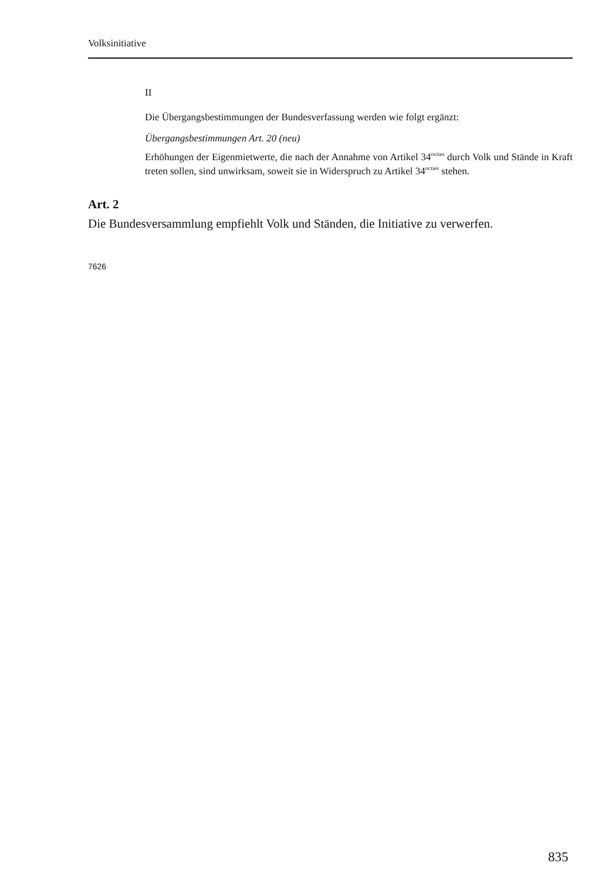Volksinitiative
II
Die Übergangsbestimmungen der Bundesverfassung werden wie folgt ergänzt:
Übergangsbestimmungen Art. 20 (neu)
Erhöhungen der Eigenmietwerte, die nach der Annahme von Artikel 34<sup>octies</sup> durch Volk und Stände in Kraft treten sollen, sind unwirksam, soweit sie in Widerspruch zu Artikel 34<sup>octies</sup> stehen.
Art. 2
Die Bundesversammlung empfiehlt Volk und Ständen, die Initiative zu verwerfen.
7626
835